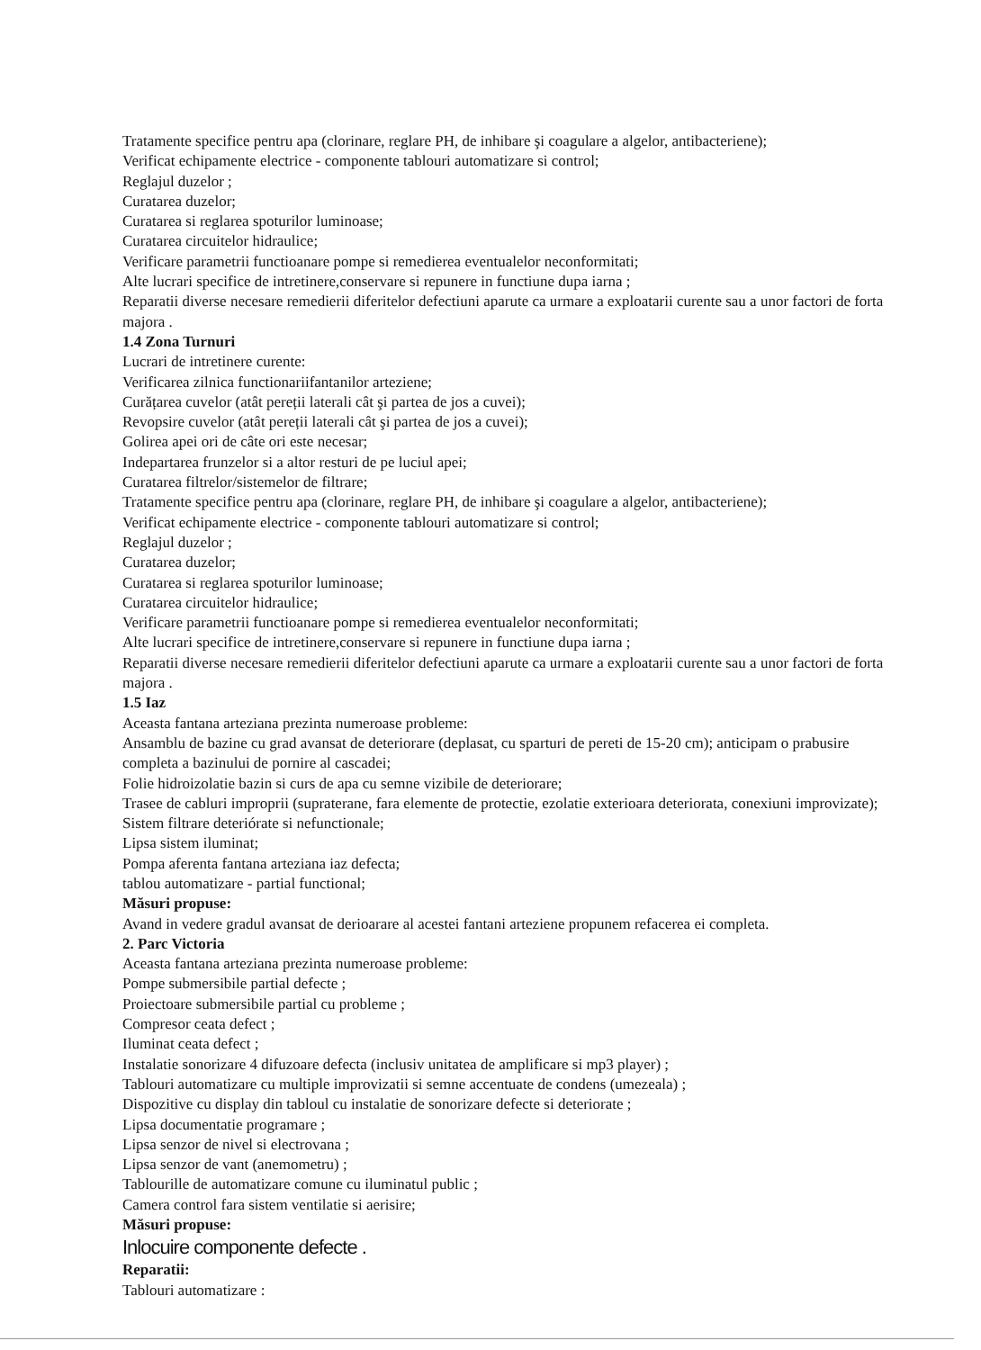Tratamente specifice pentru apa (clorinare, reglare PH, de inhibare şi coagulare a algelor, antibacteriene);
Verificat echipamente electrice - componente tablouri automatizare si control;
Reglajul duzelor ;
Curatarea duzelor;
Curatarea si reglarea spoturilor luminoase;
Curatarea circuitelor hidraulice;
Verificare parametrii functioanare pompe si remedierea eventualelor neconformitati;
Alte lucrari specifice de intretinere,conservare si repunere in functiune dupa iarna ;
Reparatii diverse necesare remedierii diferitelor defectiuni aparute ca urmare a exploatarii curente sau a unor factori de forta majora .
1.4 Zona Turnuri
Lucrari de intretinere curente:
Verificarea zilnica functionariifantanilor arteziene;
Curățarea cuvelor (atât pereții laterali cât şi partea de jos a cuvei);
Revopsire cuvelor (atât pereții laterali cât şi partea de jos a cuvei);
Golirea apei ori de câte ori este necesar;
Indepartarea frunzelor si a altor resturi de pe luciul apei;
Curatarea filtrelor/sistemelor de filtrare;
Tratamente specifice pentru apa (clorinare, reglare PH, de inhibare şi coagulare a algelor, antibacteriene);
Verificat echipamente electrice - componente tablouri automatizare si control;
Reglajul duzelor ;
Curatarea duzelor;
Curatarea si reglarea spoturilor luminoase;
Curatarea circuitelor hidraulice;
Verificare parametrii functioanare pompe si remedierea eventualelor neconformitati;
Alte lucrari specifice de intretinere,conservare si repunere in functiune dupa iarna ;
Reparatii diverse necesare remedierii diferitelor defectiuni aparute ca urmare a exploatarii curente sau a unor factori de forta majora .
1.5 Iaz
Aceasta fantana arteziana prezinta numeroase probleme:
Ansamblu de bazine cu grad avansat de deteriorare (deplasat, cu sparturi de pereti de 15-20 cm); anticipam o prabusire completa a bazinului de pornire al cascadei;
Folie hidroizolatie bazin si curs de apa cu semne vizibile de deteriorare;
Trasee de cabluri improprii (supraterane, fara elemente de protectie, ezolatie exterioara deteriorata, conexiuni improvizate);
Sistem filtrare deteriórate si nefunctionale;
Lipsa sistem iluminat;
Pompa aferenta fantana arteziana iaz defecta;
tablou automatizare - partial functional;
Măsuri propuse:
Avand in vedere gradul avansat de derioarare al acestei fantani arteziene propunem refacerea ei completa.
2. Parc Victoria
Aceasta fantana arteziana prezinta numeroase probleme:
Pompe submersibile partial defecte ;
Proiectoare submersibile partial cu probleme ;
Compresor ceata defect ;
Iluminat ceata defect ;
Instalatie sonorizare 4 difuzoare defecta (inclusiv unitatea de amplificare si mp3 player) ;
Tablouri automatizare cu multiple improvizatii si semne accentuate de condens (umezeala) ;
Dispozitive cu display din tabloul cu instalatie de sonorizare defecte si deteriorate ;
Lipsa documentatie programare ;
Lipsa senzor de nivel si electrovana ;
Lipsa senzor de vant (anemometru) ;
Tablourille de automatizare comune cu iluminatul public ;
Camera control fara sistem ventilatie si aerisire;
Măsuri propuse:
Inlocuire componente defecte .
Reparatii:
Tablouri automatizare :